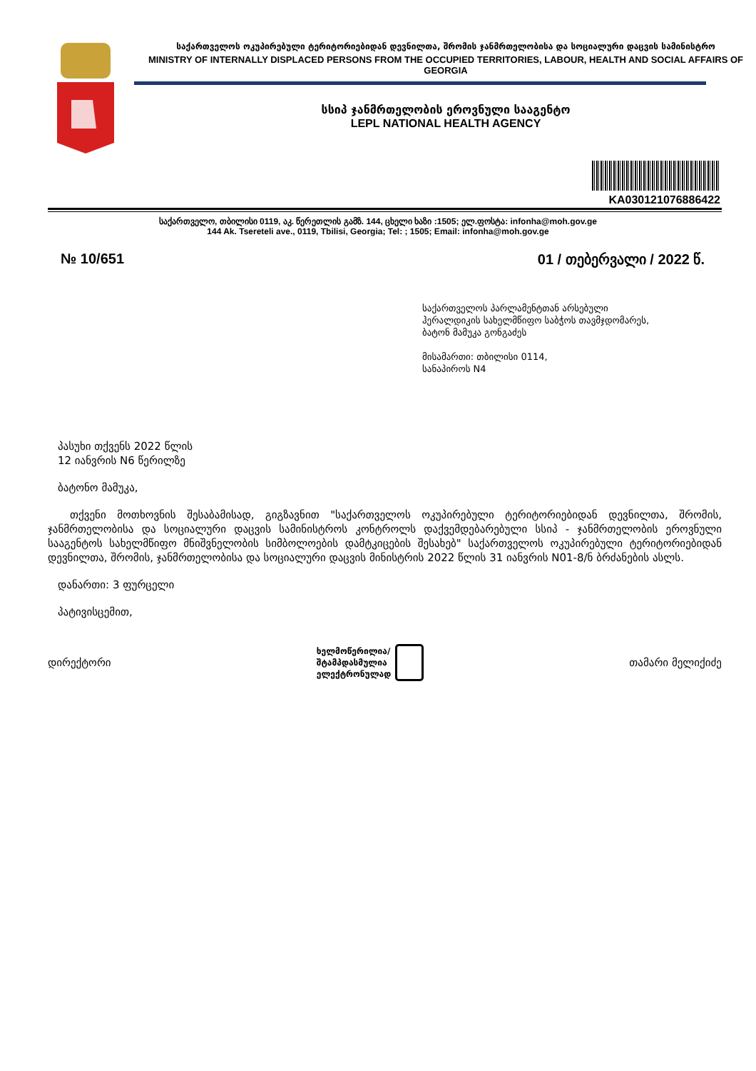საქართველოს ოკუპირებული ტერიტორიებიდან დევნილთა, შრომის ჯანმრთელობისა და სოციალური დაცვის სამინისტრო
MINISTRY OF INTERNALLY DISPLACED PERSONS FROM THE OCCUPIED TERRITORIES, LABOUR, HEALTH AND SOCIAL AFFAIRS OF GEORGIA
სსიპ ჯანმრთელობის ეროვნული სააგენტო
LEPL NATIONAL HEALTH AGENCY
KA030121076886422
საქართველო, თბილისი 0119, აკ. წერეთლის გამზ. 144, ცხელი ხაზი :1505; ელ.ფოსტა: infonha@moh.gov.ge
144 Ak. Tsereteli ave., 0119, Tbilisi, Georgia; Tel: ; 1505; Email: infonha@moh.gov.ge
№ 10/651 01 / თებერვალი / 2022 წ.
საქართველოს პარლამენტთან არსებული
ჰერალდიკის სახელმწიფო საბჭოს თავმჯდომარეს,
ბატონ მამუკა გონგაძეს
მისამართი: თბილისი 0114,
სანაპიროს N4
პასუხი თქვენს 2022 წლის
12 იანვრის N6 წერილზე
ბატონო მამუკა,
თქვენი მოთხოვნის შესაბამისად, გიგზავნით "საქართველოს ოკუპირებული ტერიტორიებიდან დევნილთა, შრომის, ჯანმრთელობისა და სოციალური დაცვის სამინისტროს კონტროლს დაქვემდებარებული სსიპ - ჯანმრთელობის ეროვნული სააგენტოს სახელმწიფო მნიშვნელობის სიმბოლოების დამტკიცების შესახებ" საქართველოს ოკუპირებული ტერიტორიებიდან დევნილთა, შრომის, ჯანმრთელობისა და სოციალური დაცვის მინისტრის 2022 წლის 31 იანვრის N01-8/ნ ბრძანების ასლს.
დანართი: 3 ფურცელი
პატივისცემით,
დირექტორი
ხელმოწერილია/
შტამპდასმულია
ელექტრონულად
თამარი მელიქიძე